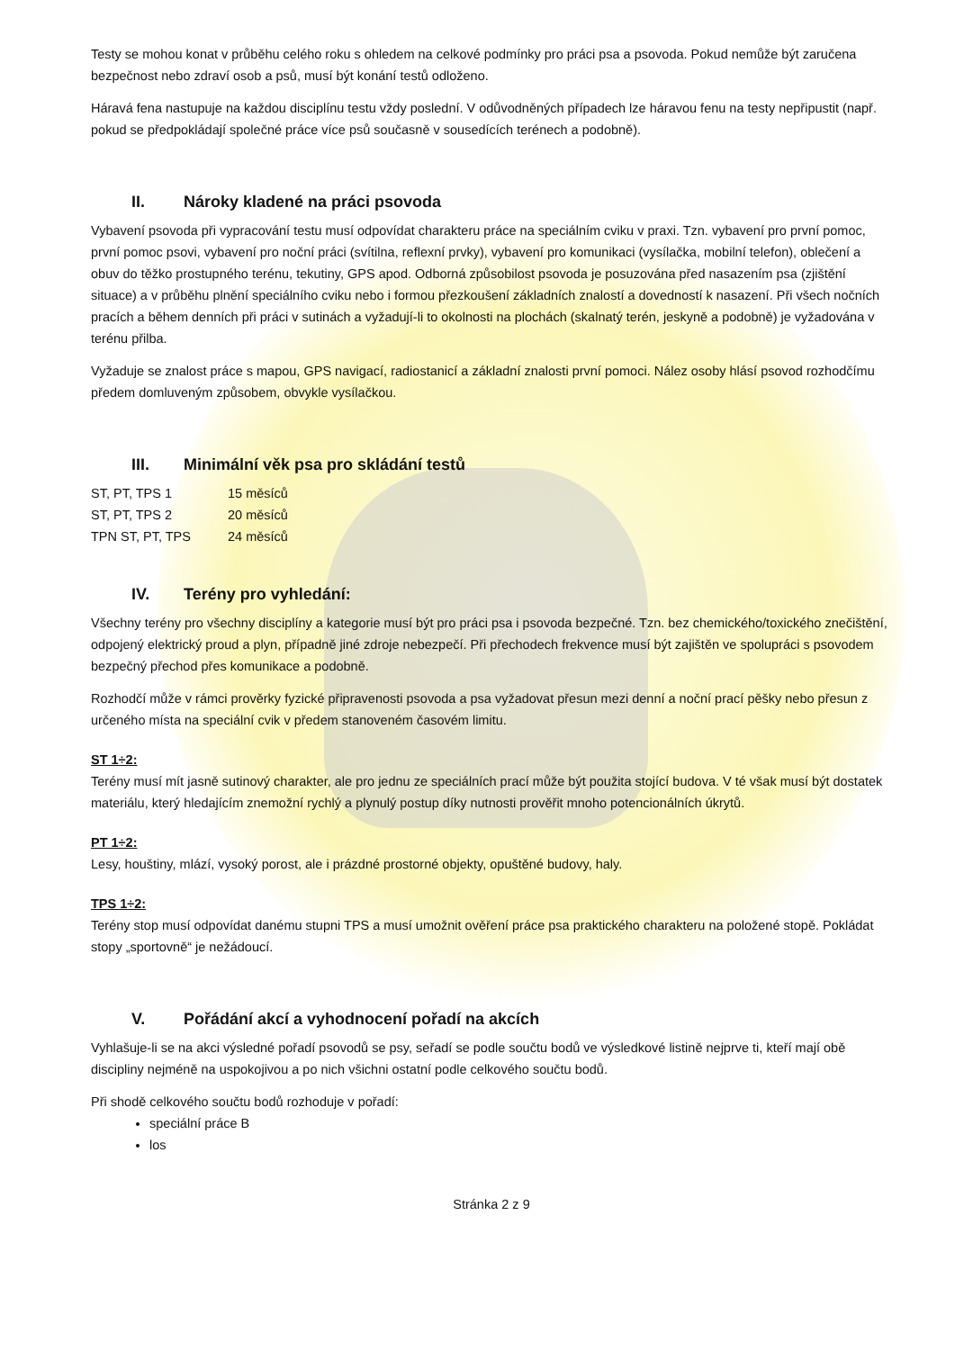Testy se mohou konat v průběhu celého roku s ohledem na celkové podmínky pro práci psa a psovoda. Pokud nemůže být zaručena bezpečnost nebo zdraví osob a psů, musí být konání testů odloženo.
Háravá fena nastupuje na každou disciplínu testu vždy poslední. V odůvodněných případech lze háravou fenu na testy nepřipustit (např. pokud se předpokládají společné práce více psů současně v sousedících terénech a podobně).
II. Nároky kladené na práci psovoda
Vybavení psovoda při vypracování testu musí odpovídat charakteru práce na speciálním cviku v praxi. Tzn. vybavení pro první pomoc, první pomoc psovi, vybavení pro noční práci (svítilna, reflexní prvky), vybavení pro komunikaci (vysílačka, mobilní telefon), oblečení a obuv do těžko prostupného terénu, tekutiny, GPS apod. Odborná způsobilost psovoda je posuzována před nasazením psa (zjištění situace) a v průběhu plnění speciálního cviku nebo i formou přezkoušení základních znalostí a dovedností k nasazení. Při všech nočních pracích a během denních při práci v sutinách a vyžadují-li to okolnosti na plochách (skalnatý terén, jeskyně a podobně) je vyžadována v terénu přilba.
Vyžaduje se znalost práce s mapou, GPS navigací, radiostanicí a základní znalosti první pomoci. Nález osoby hlásí psovod rozhodčímu předem domluveným způsobem, obvykle vysílačkou.
III. Minimální věk psa pro skládání testů
| ST, PT, TPS 1 | 15 měsíců |
| ST, PT, TPS 2 | 20 měsíců |
| TPN ST, PT, TPS | 24 měsíců |
IV. Terény pro vyhledání:
Všechny terény pro všechny disciplíny a kategorie musí být pro práci psa i psovoda bezpečné. Tzn. bez chemického/toxického znečištění, odpojený elektrický proud a plyn, případně jiné zdroje nebezpečí. Při přechodech frekvence musí být zajištěn ve spolupráci s psovodem bezpečný přechod přes komunikace a podobně.
Rozhodčí může v rámci prověrky fyzické připravenosti psovoda a psa vyžadovat přesun mezi denní a noční prací pěšky nebo přesun z určeného místa na speciální cvik v předem stanoveném časovém limitu.
ST 1÷2:
Terény musí mít jasně sutinový charakter, ale pro jednu ze speciálních prací může být použita stojící budova. V té však musí být dostatek materiálu, který hledajícím znemožní rychlý a plynulý postup díky nutnosti prověřit mnoho potencionálních úkrytů.
PT 1÷2:
Lesy, houštiny, mlází, vysoký porost, ale i prázdné prostorné objekty, opuštěné budovy, haly.
TPS 1÷2:
Terény stop musí odpovídat danému stupni TPS a musí umožnit ověření práce psa praktického charakteru na položené stopě. Pokládat stopy „sportovně“ je nežádoucí.
V. Pořádání akcí a vyhodnocení pořadí na akcích
Vyhlašuje-li se na akci výsledné pořadí psovodů se psy, seřadí se podle součtu bodů ve výsledkové listině nejprve ti, kteří mají obě discipliny nejméně na uspokojivou a po nich všichni ostatní podle celkového součtu bodů.
Při shodě celkového součtu bodů rozhoduje v pořadí:
speciální práce B
los
Stránka 2 z 9